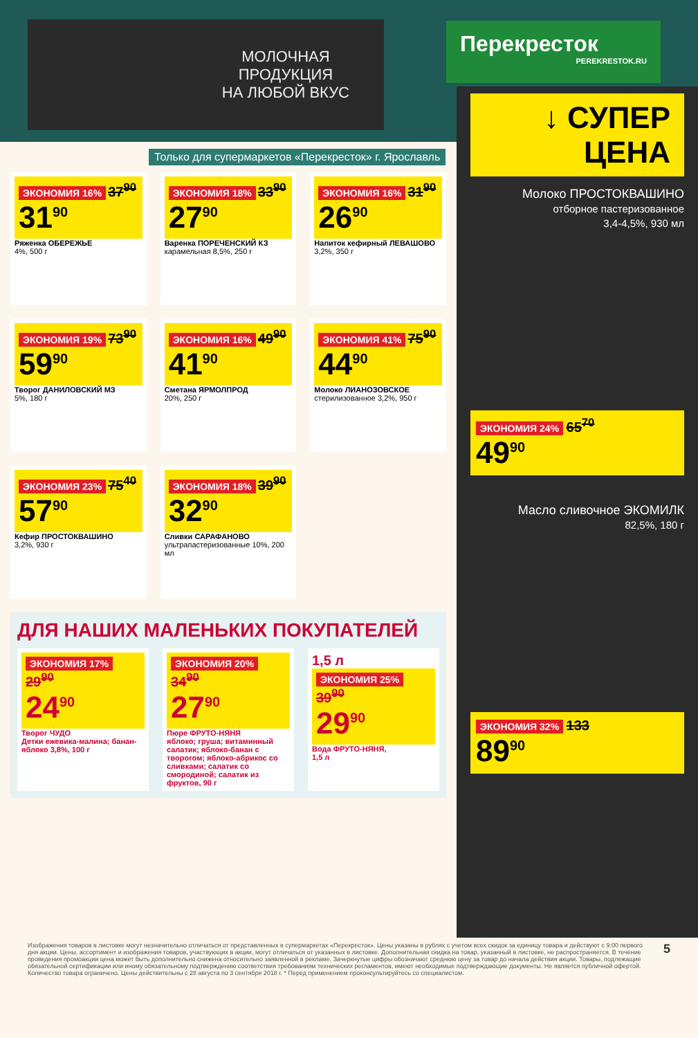МОЛОЧНАЯ
ПРОДУКЦИЯ
НА ЛЮБОЙ ВКУС
Перекресток
PEREKRESTOK.RU
Только для супермаркетов «Перекресток» г. Ярославль
ЭКОНОМИЯ 16% 37<sup>90</sup>
31<sup>90</sup>
Ряженка ОБЕРЕЖЬЕ
4%, 500 г
ЭКОНОМИЯ 18% 33<sup>90</sup>
27<sup>90</sup>
Варенка ПОРЕЧЕНСКИЙ КЗ
карамельная 8,5%, 250 г
ЭКОНОМИЯ 16% 31<sup>90</sup>
26<sup>90</sup>
Напиток кефирный ЛЕВАШОВО
3,2%, 350 г
ЭКОНОМИЯ 19% 73<sup>90</sup>
59<sup>90</sup>
Творог ДАНИЛОВСКИЙ МЗ
5%, 180 г
ЭКОНОМИЯ 16% 49<sup>90</sup>
41<sup>90</sup>
Сметана ЯРМОЛПРОД
20%, 250 г
ЭКОНОМИЯ 41% 75<sup>90</sup>
44<sup>90</sup>
Молоко ЛИАНОЗОВСКОЕ
стерилизованное 3,2%, 950 г
ЭКОНОМИЯ 23% 75<sup>40</sup>
57<sup>90</sup>
Кефир ПРОСТОКВАШИНО
3,2%, 930 г
ЭКОНОМИЯ 18% 39<sup>90</sup>
32<sup>90</sup>
Сливки САРАФАНОВО
ультрапастеризованные 10%, 200 мл
ДЛЯ НАШИХ МАЛЕНЬКИХ ПОКУПАТЕЛЕЙ
ЭКОНОМИЯ 17% 29<sup>90</sup>
24<sup>90</sup>
Творог ЧУДО
Детки ежевика-малина; банан-яблоко 3,8%, 100 г
ЭКОНОМИЯ 20% 34<sup>90</sup>
27<sup>90</sup>
Пюре ФРУТО-НЯНЯ
яблоко; груша; витаминный салатик; яблоко-банан с творогом; яблоко-абрикос со сливками; салатик со смородиной; салатик из фруктов, 90 г
1,5 л
ЭКОНОМИЯ 25% 39<sup>90</sup>
29<sup>90</sup>
Вода ФРУТО-НЯНЯ,
1,5 л
↓ СУПЕР
ЦЕНА
Молоко ПРОСТОКВАШИНО
отборное пастеризованное
3,4-4,5%, 930 мл
ЭКОНОМИЯ 24% 65<sup>70</sup>
49<sup>90</sup>
Масло сливочное ЭКОМИЛК
82,5%, 180 г
ЭКОНОМИЯ 32% 133
89<sup>90</sup>
Изображения товаров в листовке могут незначительно отличаться от представленных в супермаркетах «Перекресток». Цены указаны в рублях с учетом всех скидок за единицу товара и действуют с 9:00 первого дня акции. Цены, ассортимент и изображения товаров, участвующих в акции, могут отличаться от указанных в листовке. Дополнительная скидка на товар, указанный в листовке, не распространяется. В течение проведения промоакции цена может быть дополнительно снижена относительно заявленной в рекламе. Зачеркнутые цифры обозначают среднюю цену за товар до начала действия акции. Товары, подлежащие обязательной сертификации или иному обязательному подтверждению соответствия требованиям технических регламентов, имеют необходимые подтверждающие документы. Не является публичной офертой. Количество товара ограничено. Цены действительны с 28 августа по 3 сентября 2018 г. * Перед применением проконсультируйтесь со специалистом.
5